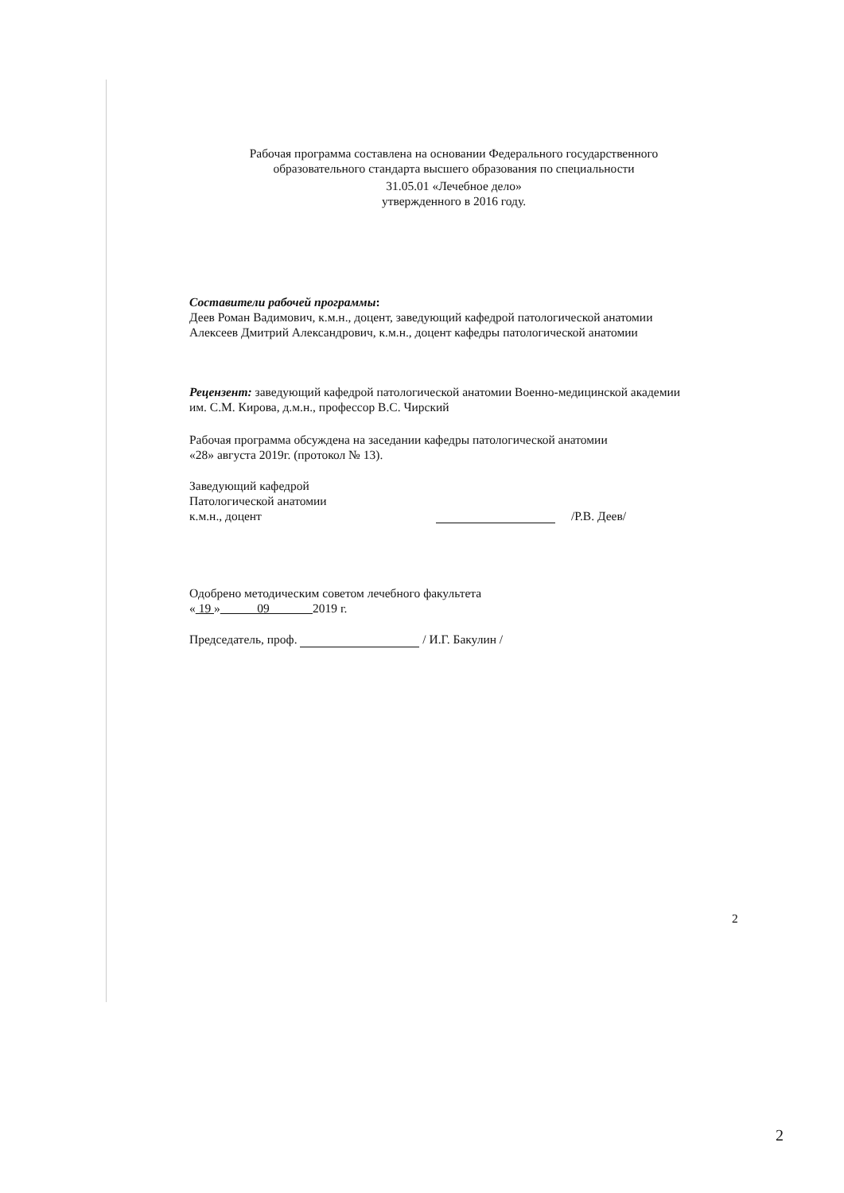Рабочая программа составлена на основании Федерального государственного
образовательного стандарта высшего образования по специальности
31.05.01 «Лечебное дело»
утвержденного в 2016 году.
Составители рабочей программы:
Деев Роман Вадимович, к.м.н., доцент, заведующий кафедрой патологической анатомии
Алексеев Дмитрий Александрович, к.м.н., доцент кафедры патологической анатомии
Рецензент: заведующий кафедрой патологической анатомии Военно-медицинской академии
им. С.М. Кирова, д.м.н., профессор В.С. Чирский
Рабочая программа обсуждена на заседании кафедры патологической анатомии
«28» августа 2019г. (протокол № 13).
Заведующий кафедрой
Патологической анатомии
к.м.н., доцент
/Р.В. Деев/
Одобрено методическим советом лечебного факультета
« 19 » 09 2019 г.
Председатель, проф. / И.Г. Бакулин /
2
2